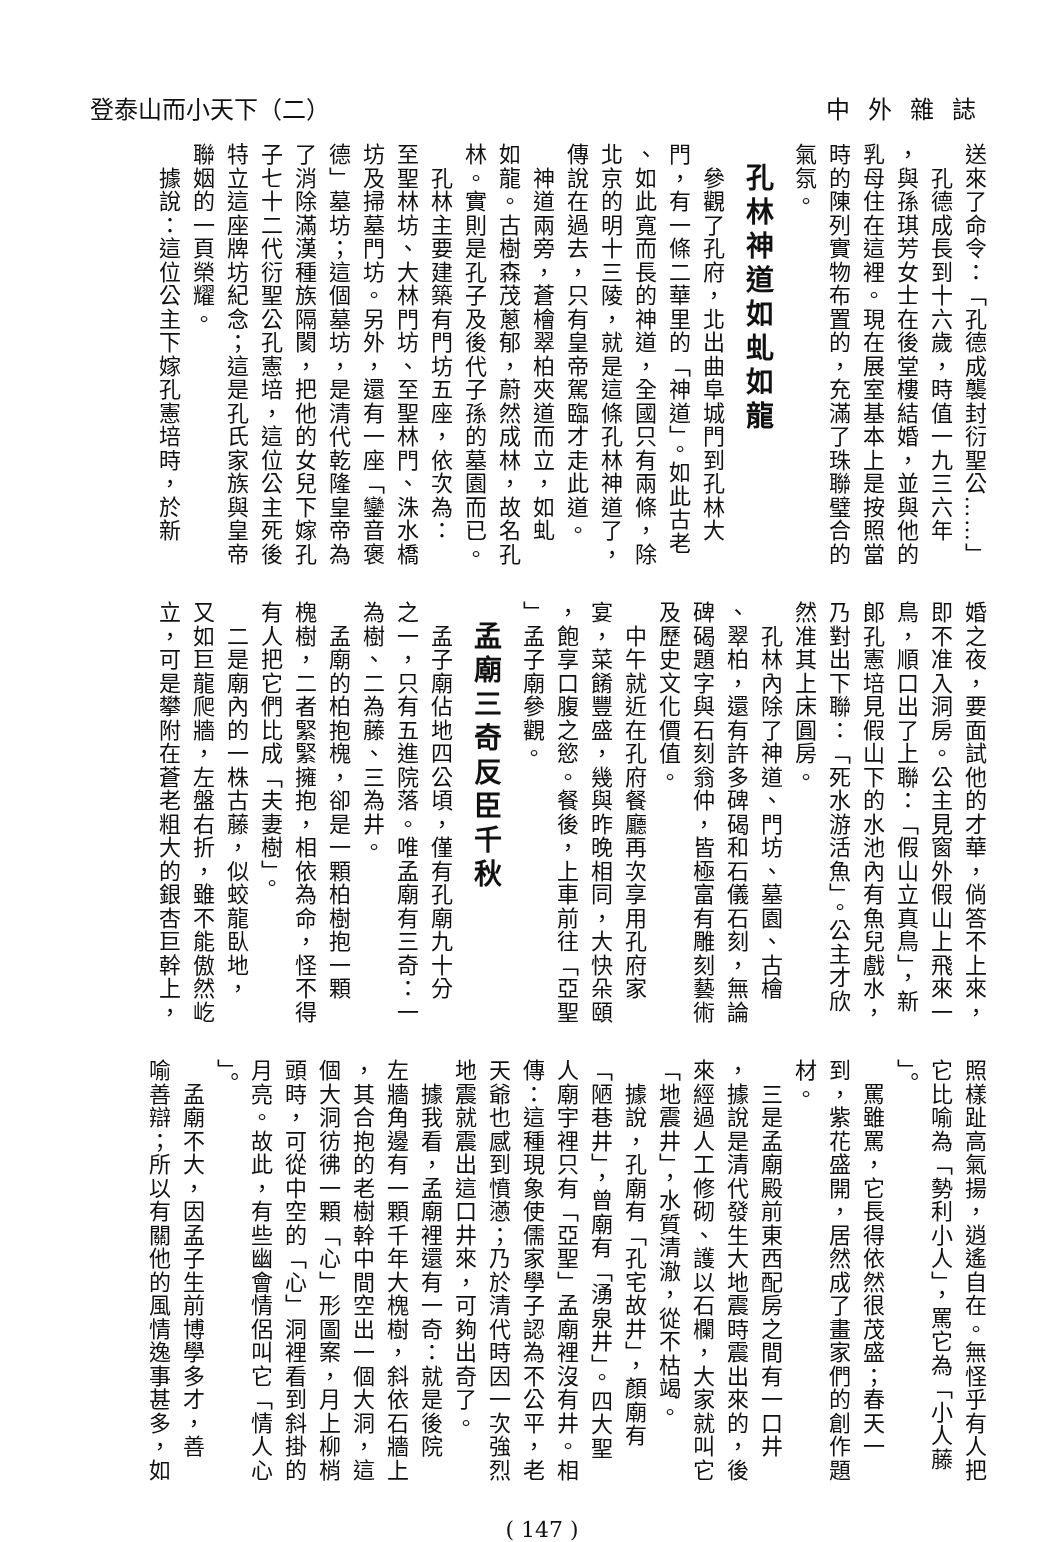中外雜誌 登泰山而小天下（二）
送來了命令：「孔德成襲封衍聖公……」
　孔德成長到十六歲，時值一九三六年
，與孫琪芳女士在後堂樓結婚，並與他的
乳母住在這裡。現在展室基本上是按照當
時的陳列實物布置的，充滿了珠聯璧合的
氣氛。
孔林神道如虬如龍
　參觀了孔府，北出曲阜城門到孔林大
門，有一條二華里的「神道」。如此古老
、如此寬而長的神道，全國只有兩條，除
北京的明十三陵，就是這條孔林神道了，
傳說在過去，只有皇帝駕臨才走此道。
　神道兩旁，蒼檜翠柏夾道而立，如虬
如龍。古樹森茂蔥郁，蔚然成林，故名孔
林。實則是孔子及後代子孫的墓園而已。
　孔林主要建築有門坊五座，依次為：
至聖林坊、大林門坊、至聖林門、洙水橋
坊及掃墓門坊。另外，還有一座「鑾音褒
德」墓坊；這個墓坊，是清代乾隆皇帝為
了消除滿漢種族隔閡，把他的女兒下嫁孔
子七十二代衍聖公孔憲培，這位公主死後
特立這座牌坊紀念；這是孔氏家族與皇帝
聯姻的一頁榮耀。
　據說：這位公主下嫁孔憲培時，於新
婚之夜，要面試他的才華，倘答不上來，
即不准入洞房。公主見窗外假山上飛來一
鳥，順口出了上聯：「假山立真鳥」，新
郎孔憲培見假山下的水池內有魚兒戲水，
乃對出下聯：「死水游活魚」。公主才欣
然准其上床圓房。
　孔林內除了神道、門坊、墓園、古檜
、翠柏，還有許多碑碣和石儀石刻，無論
碑碣題字與石刻翁仲，皆極富有雕刻藝術
及歷史文化價值。
　中午就近在孔府餐廳再次享用孔府家
宴，菜餚豐盛，幾與昨晚相同，大快朵頤
，飽享口腹之慾。餐後，上車前往「亞聖
」孟子廟參觀。
孟廟三奇反臣千秋
　孟子廟佔地四公頃，僅有孔廟九十分
之一，只有五進院落。唯孟廟有三奇：一
為樹、二為藤、三為井。
　孟廟的柏抱槐，卻是一顆柏樹抱一顆
槐樹，二者緊緊擁抱，相依為命，怪不得
有人把它們比成「夫妻樹」。
　二是廟內的一株古藤，似蛟龍臥地，
又如巨龍爬牆，左盤右折，雖不能傲然屹
立，可是攀附在蒼老粗大的銀杏巨幹上，
照樣趾高氣揚，逍遙自在。無怪乎有人把
它比喻為「勢利小人」，罵它為「小人藤
」。
　罵雖罵，它長得依然很茂盛；春天一
到，紫花盛開，居然成了畫家們的創作題
材。
　三是孟廟殿前東西配房之間有一口井
，據說是清代發生大地震時震出來的，後
來經過人工修砌、護以石欄，大家就叫它
「地震井」，水質清澈，從不枯竭。
　據說，孔廟有「孔宅故井」，顏廟有
「陋巷井」，曾廟有「湧泉井」。四大聖
人廟宇裡只有「亞聖」孟廟裡沒有井。相
傳：這種現象使儒家學子認為不公平，老
天爺也感到憤懣；乃於清代時因一次強烈
地震就震出這口井來，可夠出奇了。
　據我看，孟廟裡還有一奇：就是後院
左牆角邊有一顆千年大槐樹，斜依石牆上
，其合抱的老樹幹中間空出一個大洞，這
個大洞彷彿一顆「心」形圖案，月上柳梢
頭時，可從中空的「心」洞裡看到斜掛的
月亮。故此，有些幽會情侶叫它「情人心
」。
　孟廟不大，因孟子生前博學多才，善
喻善辯；所以有關他的風情逸事甚多，如
( 147 )